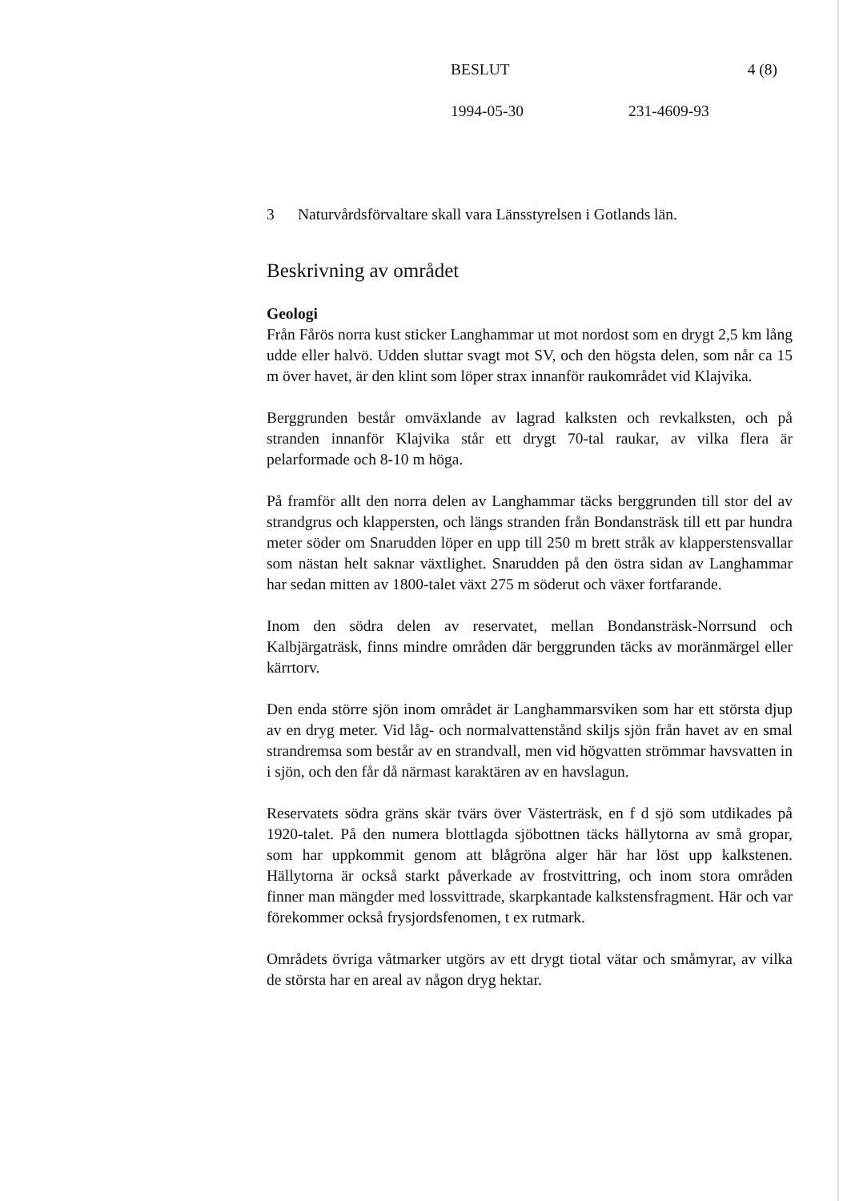BESLUT 4 (8)
1994-05-30 231-4609-93
3 Naturvårdsförvaltare skall vara Länsstyrelsen i Gotlands län.
Beskrivning av området
Geologi
Från Fårös norra kust sticker Langhammar ut mot nordost som en drygt 2,5 km lång udde eller halvö. Udden sluttar svagt mot SV, och den högsta delen, som når ca 15 m över havet, är den klint som löper strax innanför raukområdet vid Klajvika.
Berggrunden består omväxlande av lagrad kalksten och revkalksten, och på stranden innanför Klajvika står ett drygt 70-tal raukar, av vilka flera är pelarformade och 8-10 m höga.
På framför allt den norra delen av Langhammar täcks berggrunden till stor del av strandgrus och klappersten, och längs stranden från Bondansträsk till ett par hundra meter söder om Snarudden löper en upp till 250 m brett stråk av klapperstensvallar som nästan helt saknar växtlighet. Snarudden på den östra sidan av Langhammar har sedan mitten av 1800-talet växt 275 m söderut och växer fortfarande.
Inom den södra delen av reservatet, mellan Bondansträsk-Norrsund och Kalbjärgaträsk, finns mindre områden där berggrunden täcks av moränmärgel eller kärrtorv.
Den enda större sjön inom området är Langhammarsviken som har ett största djup av en dryg meter. Vid låg- och normalvattenstånd skiljs sjön från havet av en smal strandremsa som består av en strandvall, men vid högvatten strömmar havsvatten in i sjön, och den får då närmast karaktären av en havslagun.
Reservatets södra gräns skär tvärs över Västerträsk, en f d sjö som utdikades på 1920-talet. På den numera blottlagda sjöbottnen täcks hällytorna av små gropar, som har uppkommit genom att blågröna alger här har löst upp kalkstenen. Hällytorna är också starkt påverkade av frostvittring, och inom stora områden finner man mängder med lossvittrade, skarpkantade kalkstensfragment. Här och var förekommer också frysjordsfenomen, t ex rutmark.
Områdets övriga våtmarker utgörs av ett drygt tiotal vätar och småmyrar, av vilka de största har en areal av någon dryg hektar.